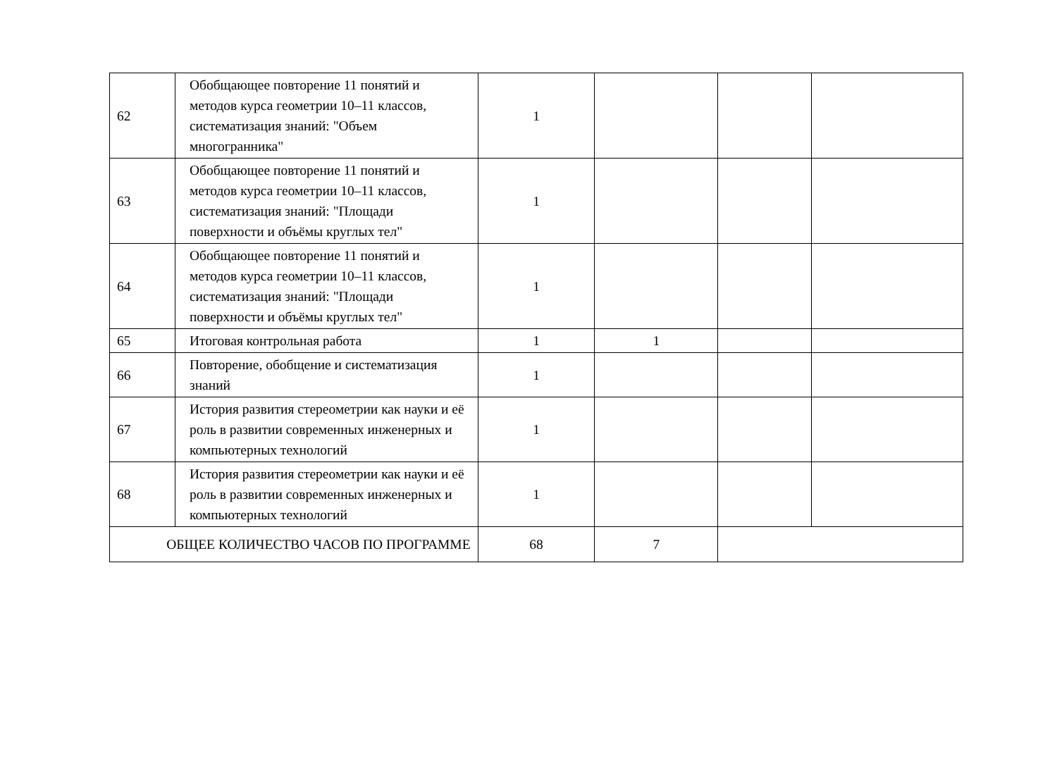| 62 | Обобщающее повторение 11 понятий и методов курса геометрии 10–11 классов, систематизация знаний: "Объем многогранника" | 1 | | | |
| 63 | Обобщающее повторение 11 понятий и методов курса геометрии 10–11 классов, систематизация знаний: "Площади поверхности и объёмы круглых тел" | 1 | | | |
| 64 | Обобщающее повторение 11 понятий и методов курса геометрии 10–11 классов, систематизация знаний: "Площади поверхности и объёмы круглых тел" | 1 | | | |
| 65 | Итоговая контрольная работа | 1 | 1 | | |
| 66 | Повторение, обобщение и систематизация знаний | 1 | | | |
| 67 | История развития стереометрии как науки и её роль в развитии современных инженерных и компьютерных технологий | 1 | | | |
| 68 | История развития стереометрии как науки и её роль в развитии современных инженерных и компьютерных технологий | 1 | | | |
| ОБЩЕЕ КОЛИЧЕСТВО ЧАСОВ ПО ПРОГРАММЕ | | 68 | 7 | | |